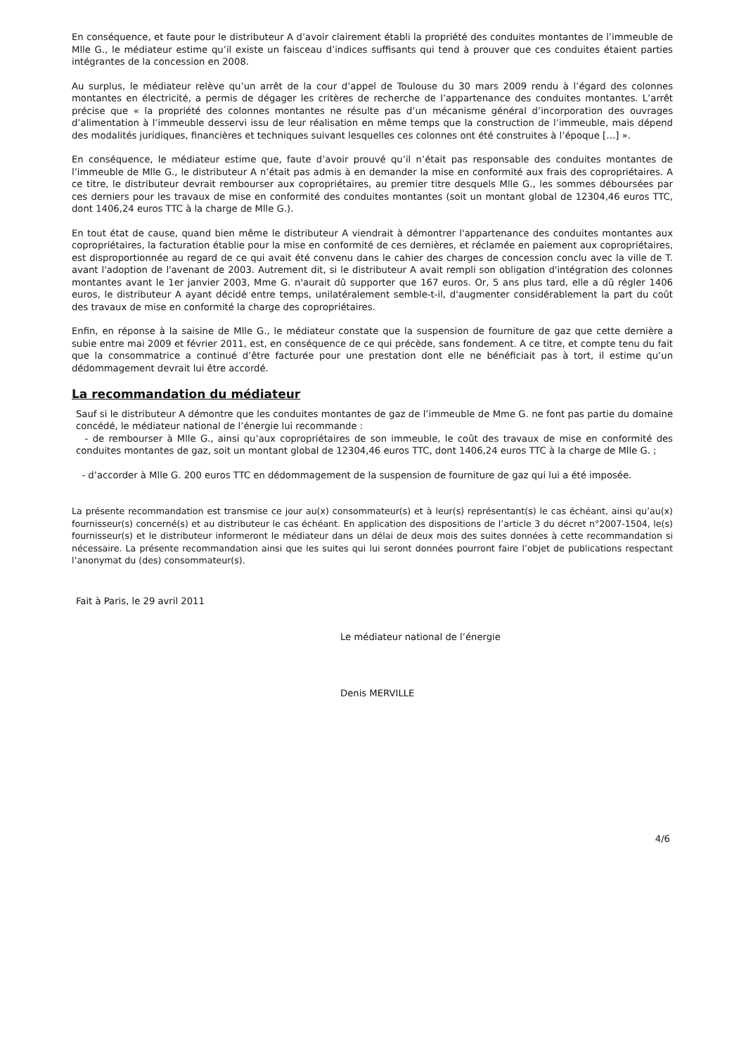En conséquence, et faute pour le distributeur A d’avoir clairement établi la propriété des conduites montantes de l’immeuble de Mlle G., le médiateur estime qu’il existe un faisceau d’indices suffisants qui tend à prouver que ces conduites étaient parties intégrantes de la concession en 2008.
Au surplus, le médiateur relève qu’un arrêt de la cour d’appel de Toulouse du 30 mars 2009 rendu à l’égard des colonnes montantes en électricité, a permis de dégager les critères de recherche de l’appartenance des conduites montantes. L’arrêt précise que « la propriété des colonnes montantes ne résulte pas d’un mécanisme général d’incorporation des ouvrages d’alimentation à l’immeuble desservi issu de leur réalisation en même temps que la construction de l’immeuble, mais dépend des modalités juridiques, financières et techniques suivant lesquelles ces colonnes ont été construites à l’époque […] ».
En conséquence, le médiateur estime que, faute d’avoir prouvé qu’il n’était pas responsable des conduites montantes de l’immeuble de Mlle G., le distributeur A n’était pas admis à en demander la mise en conformité aux frais des copropriétaires. A ce titre, le distributeur devrait rembourser aux copropriétaires, au premier titre desquels Mlle G., les sommes déboursées par ces derniers pour les travaux de mise en conformité des conduites montantes (soit un montant global de 12304,46 euros TTC, dont 1406,24 euros TTC à la charge de Mlle G.).
En tout état de cause, quand bien même le distributeur A viendrait à démontrer l'appartenance des conduites montantes aux copropriétaires, la facturation établie pour la mise en conformité de ces dernières, et réclamée en paiement aux copropriétaires, est disproportionnée au regard de ce qui avait été convenu dans le cahier des charges de concession conclu avec la ville de T. avant l'adoption de l'avenant de 2003. Autrement dit, si le distributeur A avait rempli son obligation d'intégration des colonnes montantes avant le 1er janvier 2003, Mme G. n'aurait dû supporter que 167 euros. Or, 5 ans plus tard, elle a dû régler 1406 euros, le distributeur A ayant décidé entre temps, unilatéralement semble-t-il, d'augmenter considérablement la part du coût des travaux de mise en conformité la charge des copropriétaires.
Enfin, en réponse à la saisine de Mlle G., le médiateur constate que la suspension de fourniture de gaz que cette dernière a subie entre mai 2009 et février 2011, est, en conséquence de ce qui précède, sans fondement. A ce titre, et compte tenu du fait que la consommatrice a continué d’être facturée pour une prestation dont elle ne bénéficiait pas à tort, il estime qu’un dédommagement devrait lui être accordé.
La recommandation du médiateur
Sauf si le distributeur A démontre que les conduites montantes de gaz de l’immeuble de Mme G. ne font pas partie du domaine concédé, le médiateur national de l’énergie lui recommande :
- de rembourser à Mlle G., ainsi qu’aux copropriétaires de son immeuble, le coût des travaux de mise en conformité des conduites montantes de gaz, soit un montant global de 12304,46 euros TTC, dont 1406,24 euros TTC à la charge de Mlle G. ;
- d’accorder à Mlle G. 200 euros TTC en dédommagement de la suspension de fourniture de gaz qui lui a été imposée.
La présente recommandation est transmise ce jour au(x) consommateur(s) et à leur(s) représentant(s) le cas échéant, ainsi qu’au(x) fournisseur(s) concerné(s) et au distributeur le cas échéant. En application des dispositions de l’article 3 du décret n°2007-1504, le(s) fournisseur(s) et le distributeur informeront le médiateur dans un délai de deux mois des suites données à cette recommandation si nécessaire. La présente recommandation ainsi que les suites qui lui seront données pourront faire l’objet de publications respectant l’anonymat du (des) consommateur(s).
Fait à Paris, le 29 avril 2011
Le médiateur national de l’énergie
Denis MERVILLE
4/6